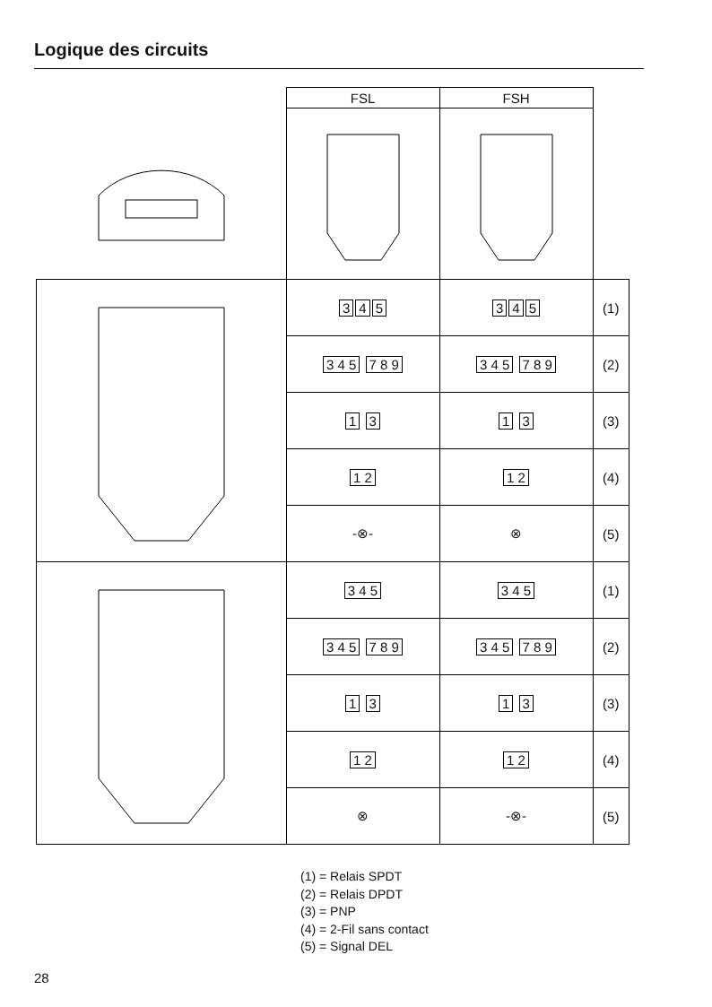Logique des circuits
| | FSL | FSH | |
| | 3 4 5 | 3 4 5 | (1) |
| | 3 4 5 7 8 9 | 3 4 5 7 8 9 | (2) |
| | 1 3 | 1 3 | (3) |
| | 1 2 | 1 2 | (4) |
| | -⊗- | ⊗ | (5) |
| | 3 4 5 | 3 4 5 | (1) |
| | 3 4 5 7 8 9 | 3 4 5 7 8 9 | (2) |
| | 1 3 | 1 3 | (3) |
| | 1 2 | 1 2 | (4) |
| | ⊗ | -⊗- | (5) |
(1) = Relais SPDT
(2) = Relais DPDT
(3) = PNP
(4) = 2-Fil sans contact
(5) = Signal DEL
28